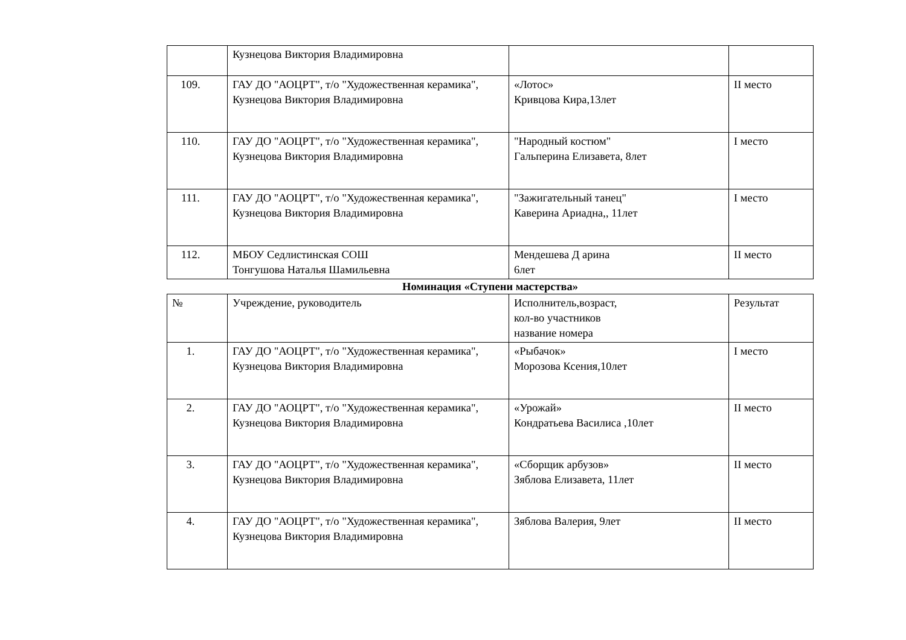| | Кузнецова Виктория Владимировна | | |
| 109. | ГАУ ДО "АОЦРТ", т/о "Художественная керамика", Кузнецова Виктория Владимировна | «Лотос» Кривцова Кира,13лет | II место |
| 110. | ГАУ ДО "АОЦРТ", т/о "Художественная керамика", Кузнецова Виктория Владимировна | "Народный костюм" Гальперина Елизавета, 8лет | I место |
| 111. | ГАУ ДО "АОЦРТ", т/о "Художественная керамика", Кузнецова Виктория Владимировна | "Зажигательный танец" Каверина Ариадна,, 11лет | I место |
| 112. | МБОУ Седлистинская СОШ Тонгушова Наталья Шамильевна | Мендешева Д арина 6лет | II место |
Номинация «Ступени мастерства»
| № | Учреждение, руководитель | Исполнитель,возраст, кол-во участников название номера | Результат |
| 1. | ГАУ ДО "АОЦРТ", т/о "Художественная керамика", Кузнецова Виктория Владимировна | «Рыбачок» Морозова Ксения,10лет | I место |
| 2. | ГАУ ДО "АОЦРТ", т/о "Художественная керамика", Кузнецова Виктория Владимировна | «Урожай» Кондратьева Василиса ,10лет | II место |
| 3. | ГАУ ДО "АОЦРТ", т/о "Художественная керамика", Кузнецова Виктория Владимировна | «Сборщик арбузов» Зяблова Елизавета, 11лет | II место |
| 4. | ГАУ ДО "АОЦРТ", т/о "Художественная керамика", Кузнецова Виктория Владимировна | Зяблова Валерия, 9лет | II место |